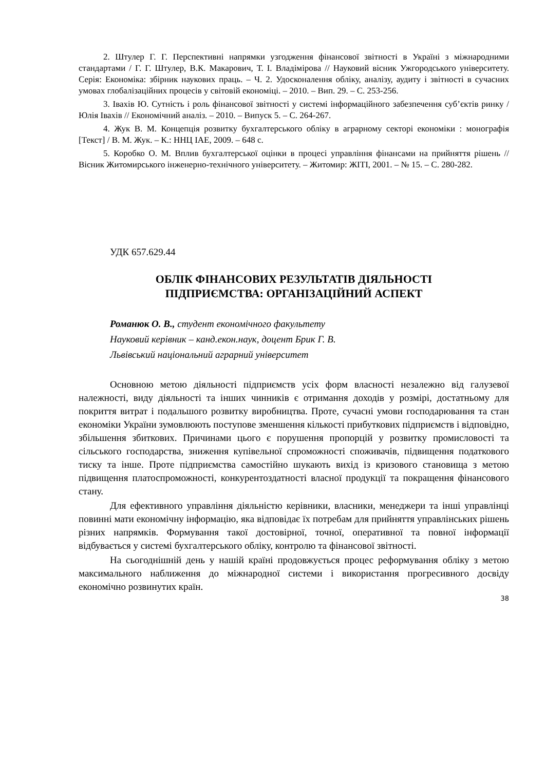2. Штулер Г. Г. Перспективні напрямки узгодження фінансової звітності в Україні з міжнародними стандартами / Г. Г. Штулер, В.К. Макарович, Т. І. Владімірова // Науковий вісник Ужгородського університету. Серія: Економіка: збірник наукових праць. – Ч. 2. Удосконалення обліку, аналізу, аудиту і звітності в сучасних умовах глобалізаційних процесів у світовій економіці. – 2010. – Вип. 29. – С. 253-256.
3. Івахів Ю. Сутність і роль фінансової звітності у системі інформаційного забезпечення суб’єктів ринку / Юлія Івахів // Економічний аналіз. – 2010. – Випуск 5. – С. 264-267.
4. Жук В. М. Концепція розвитку бухгалтерського обліку в аграрному секторі економіки : монографія [Текст] / В. М. Жук. – К.: ННЦ ІАЕ, 2009. – 648 с.
5. Коробко О. М. Вплив бухгалтерської оцінки в процесі управління фінансами на прийняття рішень // Вісник Житомирського інженерно-технічного університету. – Житомир: ЖІТІ, 2001. – № 15. – С. 280-282.
УДК 657.629.44
ОБЛІК ФІНАНСОВИХ РЕЗУЛЬТАТІВ ДІЯЛЬНОСТІ
ПІДПРИЄМСТВА: ОРГАНІЗАЦІЙНИЙ АСПЕКТ
Романюк О. В., студент економічного факультету
Науковий керівник – канд.екон.наук, доцент Брик Г. В.
Львівський національний аграрний університет
Основною метою діяльності підприємств усіх форм власності незалежно від галузевої належності, виду діяльності та інших чинників є отримання доходів у розмірі, достатньому для покриття витрат і подальшого розвитку виробництва. Проте, сучасні умови господарювання та стан економіки України зумовлюють поступове зменшення кількості прибуткових підприємств і відповідно, збільшення збиткових. Причинами цього є порушення пропорцій у розвитку промисловості та сільського господарства, зниження купівельної спроможності споживачів, підвищення податкового тиску та інше. Проте підприємства самостійно шукають вихід із кризового становища з метою підвищення платоспроможності, конкурентоздатності власної продукції та покращення фінансового стану.
Для ефективного управління діяльністю керівники, власники, менеджери та інші управлінці повинні мати економічну інформацію, яка відповідає їх потребам для прийняття управлінських рішень різних напрямків. Формування такої достовірної, точної, оперативної та повної інформації відбувається у системі бухгалтерського обліку, контролю та фінансової звітності.
На сьогоднішній день у нашій країні продовжується процес реформування обліку з метою максимального наближення до міжнародної системи і використання прогресивного досвіду економічно розвинутих країн.
38